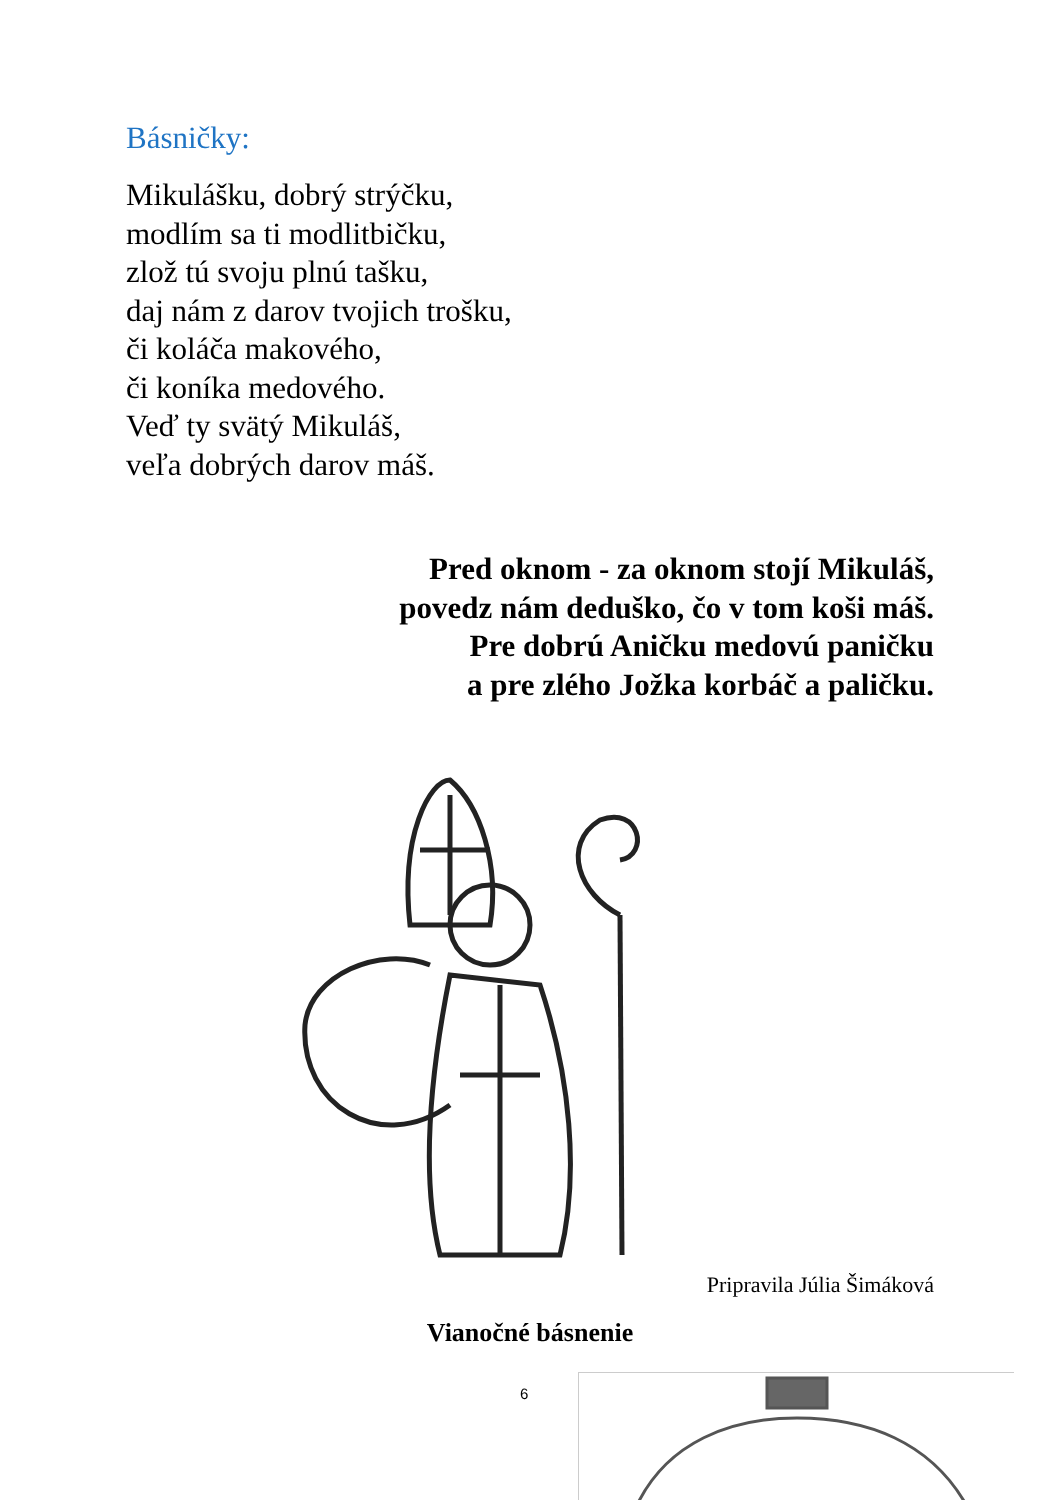Básničky:
Mikulášku, dobrý strýčku,
modlím sa ti modlitbičku,
zlož tú svoju plnú tašku,
daj nám z darov tvojich trošku,
či koláča makového,
či koníka medového.
Veď ty svätý Mikuláš,
veľa dobrých darov máš.
Pred oknom - za oknom stojí Mikuláš,
povedz nám deduško, čo v tom koši máš.
Pre dobrú Aničku medovú paničku
a pre zlého Jožka korbáč a paličku.
Pripravila Júlia Šimáková
Vianočné básnenie
6